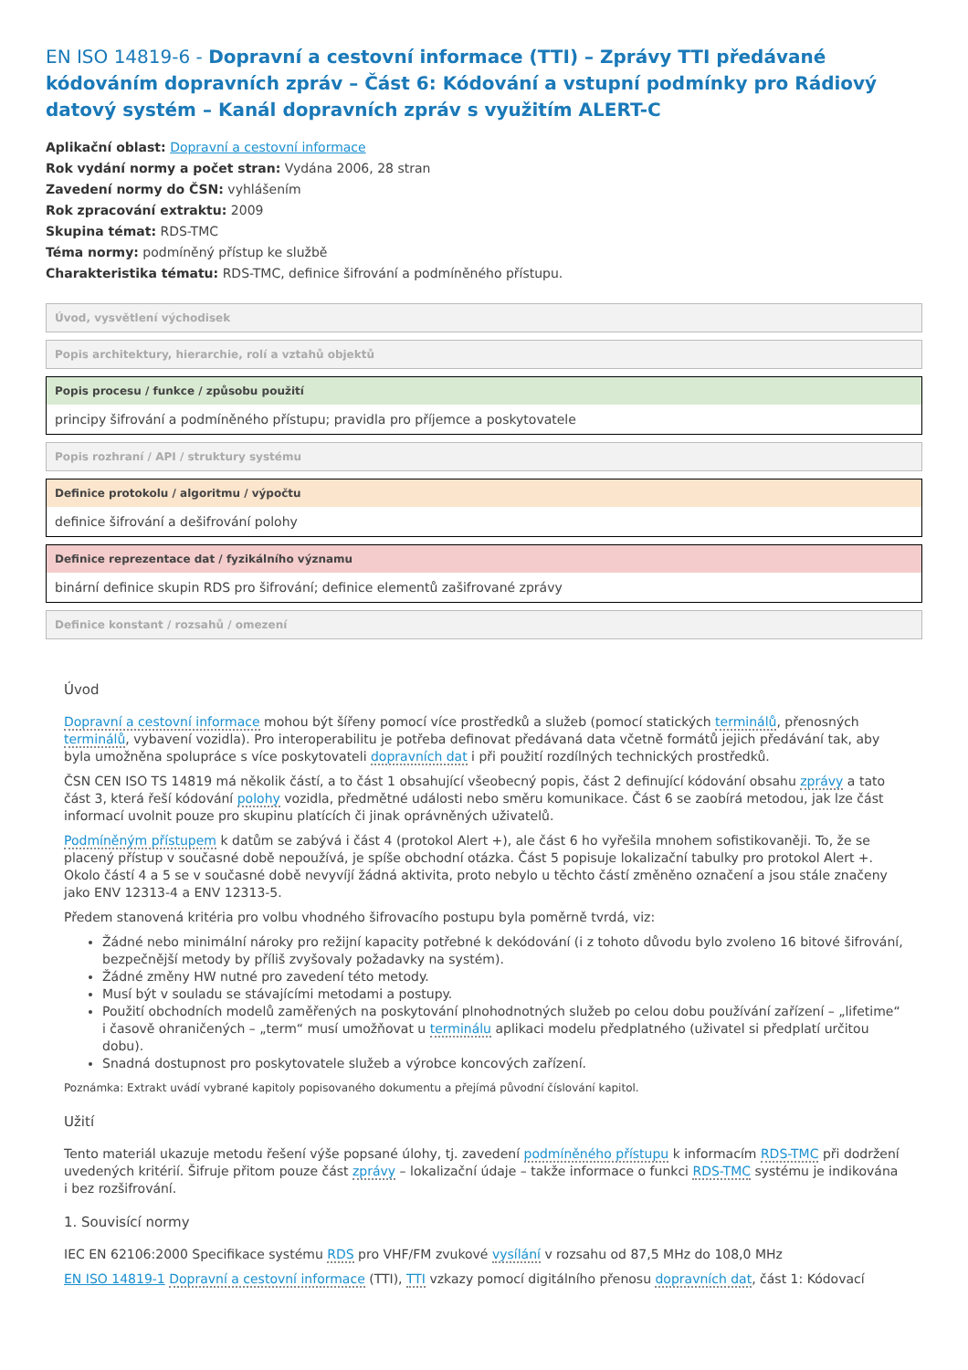EN ISO 14819-6 - Dopravní a cestovní informace (TTI) – Zprávy TTI předávané kódováním dopravních zpráv – Část 6: Kódování a vstupní podmínky pro Rádiový datový systém – Kanál dopravních zpráv s využitím ALERT-C
Aplikační oblast: Dopravní a cestovní informace
Rok vydání normy a počet stran: Vydána 2006, 28 stran
Zavedení normy do ČSN: vyhlášením
Rok zpracování extraktu: 2009
Skupina témat: RDS-TMC
Téma normy: podmíněný přístup ke službě
Charakteristika tématu: RDS-TMC, definice šifrování a podmíněného přístupu.
Úvod, vysvětlení východisek
Popis architektury, hierarchie, rolí a vztahů objektů
Popis procesu / funkce / způsobu použití
principy šifrování a podmíněného přístupu; pravidla pro příjemce a poskytovatele
Popis rozhraní / API / struktury systému
Definice protokolu / algoritmu / výpočtu
definice šifrování a dešifrování polohy
Definice reprezentace dat / fyzikálního významu
binární definice skupin RDS pro šifrování; definice elementů zašifrované zprávy
Definice konstant / rozsahů / omezení
Úvod
Dopravní a cestovní informace mohou být šířeny pomocí více prostředků a služeb (pomocí statických terminálů, přenosných terminálů, vybavení vozidla). Pro interoperabilitu je potřeba definovat předávaná data včetně formátů jejich předávání tak, aby byla umožněna spolupráce s více poskytovateli dopravních dat i při použití rozdílných technických prostředků.
ČSN CEN ISO TS 14819 má několik částí, a to část 1 obsahující všeobecný popis, část 2 definující kódování obsahu zprávy a tato část 3, která řeší kódování polohy vozidla, předmětné události nebo směru komunikace. Část 6 se zaobírá metodou, jak lze část informací uvolnit pouze pro skupinu platících či jinak oprávněných uživatelů.
Podmíněným přístupem k datům se zabývá i část 4 (protokol Alert +), ale část 6 ho vyřešila mnohem sofistikovaněji. To, že se placený přístup v současné době nepoužívá, je spíše obchodní otázka. Část 5 popisuje lokalizační tabulky pro protokol Alert +. Okolo částí 4 a 5 se v současné době nevyvíjí žádná aktivita, proto nebylo u těchto částí změněno označení a jsou stále značeny jako ENV 12313-4 a ENV 12313-5.
Předem stanovená kritéria pro volbu vhodného šifrovacího postupu byla poměrně tvrdá, viz:
Žádné nebo minimální nároky pro režijní kapacity potřebné k dekódování (i z tohoto důvodu bylo zvoleno 16 bitové šifrování, bezpečnější metody by příliš zvyšovaly požadavky na systém).
Žádné změny HW nutné pro zavedení této metody.
Musí být v souladu se stávajícími metodami a postupy.
Použití obchodních modelů zaměřených na poskytování plnohodnotných služeb po celou dobu používání zařízení – „lifetime“ i časově ohraničených – „term“ musí umožňovat u terminálu aplikaci modelu předplatného (uživatel si předplatí určitou dobu).
Snadná dostupnost pro poskytovatele služeb a výrobce koncových zařízení.
Poznámka: Extrakt uvádí vybrané kapitoly popisovaného dokumentu a přejímá původní číslování kapitol.
Užití
Tento materiál ukazuje metodu řešení výše popsané úlohy, tj. zavedení podmíněného přístupu k informacím RDS-TMC při dodržení uvedených kritérií. Šifruje přitom pouze část zprávy – lokalizační údaje – takže informace o funkci RDS-TMC systému je indikována i bez rozšifrování.
1. Souvisící normy
IEC EN 62106:2000 Specifikace systému RDS pro VHF/FM zvukové vysílání v rozsahu od 87,5 MHz do 108,0 MHz
EN ISO 14819-1 Dopravní a cestovní informace (TTI), TTI vzkazy pomocí digitálního přenosu dopravních dat, část 1: Kódovací